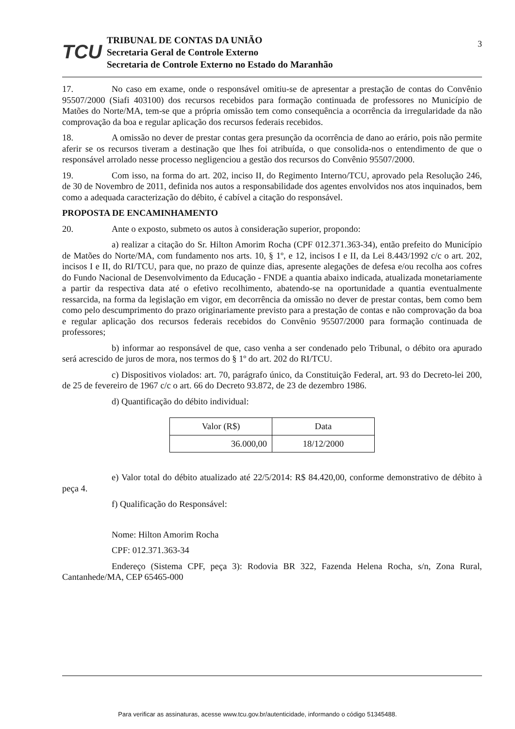TCU
TRIBUNAL DE CONTAS DA UNIÃO
Secretaria Geral de Controle Externo
Secretaria de Controle Externo no Estado do Maranhão
3
17. No caso em exame, onde o responsável omitiu-se de apresentar a prestação de contas do Convênio 95507/2000 (Siafi 403100) dos recursos recebidos para formação continuada de professores no Município de Matões do Norte/MA, tem-se que a própria omissão tem como consequência a ocorrência da irregularidade da não comprovação da boa e regular aplicação dos recursos federais recebidos.
18. A omissão no dever de prestar contas gera presunção da ocorrência de dano ao erário, pois não permite aferir se os recursos tiveram a destinação que lhes foi atribuída, o que consolida-nos o entendimento de que o responsável arrolado nesse processo negligenciou a gestão dos recursos do Convênio 95507/2000.
19. Com isso, na forma do art. 202, inciso II, do Regimento Interno/TCU, aprovado pela Resolução 246, de 30 de Novembro de 2011, definida nos autos a responsabilidade dos agentes envolvidos nos atos inquinados, bem como a adequada caracterização do débito, é cabível a citação do responsável.
PROPOSTA DE ENCAMINHAMENTO
20. Ante o exposto, submeto os autos à consideração superior, propondo:
a) realizar a citação do Sr. Hilton Amorim Rocha (CPF 012.371.363-34), então prefeito do Município de Matões do Norte/MA, com fundamento nos arts. 10, § 1º, e 12, incisos I e II, da Lei 8.443/1992 c/c o art. 202, incisos I e II, do RI/TCU, para que, no prazo de quinze dias, apresente alegações de defesa e/ou recolha aos cofres do Fundo Nacional de Desenvolvimento da Educação - FNDE a quantia abaixo indicada, atualizada monetariamente a partir da respectiva data até o efetivo recolhimento, abatendo-se na oportunidade a quantia eventualmente ressarcida, na forma da legislação em vigor, em decorrência da omissão no dever de prestar contas, bem como bem como pelo descumprimento do prazo originariamente previsto para a prestação de contas e não comprovação da boa e regular aplicação dos recursos federais recebidos do Convênio 95507/2000 para formação continuada de professores;
b) informar ao responsável de que, caso venha a ser condenado pelo Tribunal, o débito ora apurado será acrescido de juros de mora, nos termos do § 1º do art. 202 do RI/TCU.
c) Dispositivos violados: art. 70, parágrafo único, da Constituição Federal, art. 93 do Decreto-lei 200, de 25 de fevereiro de 1967 c/c o art. 66 do Decreto 93.872, de 23 de dezembro 1986.
d) Quantificação do débito individual:
| Valor (R$) | Data |
| 36.000,00 | 18/12/2000 |
e) Valor total do débito atualizado até 22/5/2014: R$ 84.420,00, conforme demonstrativo de débito à peça 4.
f) Qualificação do Responsável:
Nome: Hilton Amorim Rocha
CPF: 012.371.363-34
Endereço (Sistema CPF, peça 3): Rodovia BR 322, Fazenda Helena Rocha, s/n, Zona Rural, Cantanhede/MA, CEP 65465-000
Para verificar as assinaturas, acesse www.tcu.gov.br/autenticidade, informando o código 51345488.